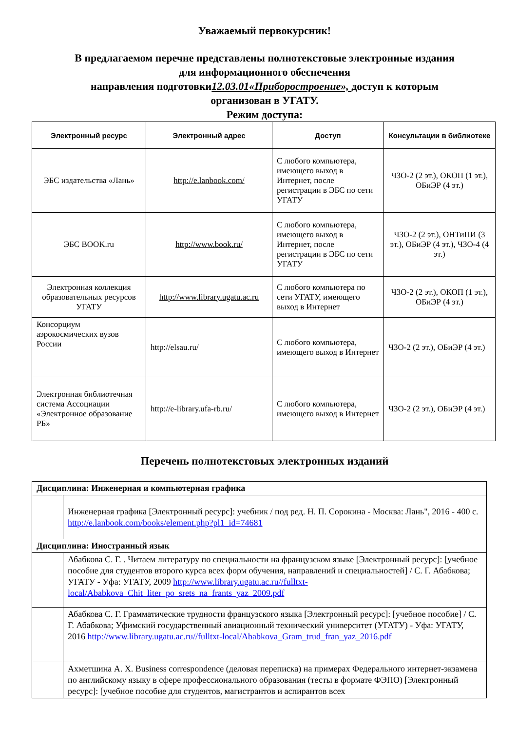Уважаемый первокурсник!
В предлагаемом перечне представлены полнотекстовые электронные издания
для информационного обеспечения
направления подготовки12.03.01«Приборостроение», доступ к которым
организован в УГАТУ.
Режим доступа:
| Электронный ресурс | Электронный адрес | Доступ | Консультации в библиотеке |
| --- | --- | --- | --- |
| ЭБС издательства «Лань» | http://e.lanbook.com/ | С любого компьютера, имеющего выход в Интернет, после регистрации в ЭБС по сети УГАТУ | ЧЗО-2 (2 эт.), ОКОП (1 эт.), ОБиЭР (4 эт.) |
| ЭБС BOOK.ru | http://www.book.ru/ | С любого компьютера, имеющего выход в Интернет, после регистрации в ЭБС по сети УГАТУ | ЧЗО-2 (2 эт.), ОНТиПИ (3 эт.), ОБиЭР (4 эт.), ЧЗО-4 (4 эт.) |
| Электронная коллекция образовательных ресурсов УГАТУ | http://www.library.ugatu.ac.ru | С любого компьютера по сети УГАТУ, имеющего выход в Интернет | ЧЗО-2 (2 эт.), ОКОП (1 эт.), ОБиЭР (4 эт.) |
| Консорциум аэрокосмических вузов России | http://elsau.ru/ | С любого компьютера, имеющего выход в Интернет | ЧЗО-2 (2 эт.), ОБиЭР (4 эт.) |
| Электронная библиотечная система Ассоциации «Электронное образование РБ» | http://e-library.ufa-rb.ru/ | С любого компьютера, имеющего выход в Интернет | ЧЗО-2 (2 эт.), ОБиЭР (4 эт.) |
Перечень полнотекстовых электронных изданий
| Дисциплина: Инженерная и компьютерная графика | |
| | Инженерная графика [Электронный ресурс]: учебник / под ред. Н. П. Сорокина - Москва: Лань", 2016 - 400 с. http://e.lanbook.com/books/element.php?pl1_id=74681 |
| Дисциплина: Иностранный язык | |
| | Абабкова С. Г. . Читаем литературу по специальности на французском языке [Электронный ресурс]: [учебное пособие для студентов второго курса всех форм обучения, направлений и специальностей] / С. Г. Абабкова; УГАТУ - Уфа: УГАТУ, 2009 http://www.library.ugatu.ac.ru//fulltxt-local/Ababkova_Chit_liter_po_srets_na_frants_yaz_2009.pdf |
| | Абабкова С. Г. Грамматические трудности французского языка [Электронный ресурс]: [учебное пособие] / С. Г. Абабкова; Уфимский государственный авиационный технический университет (УГАТУ) - Уфа: УГАТУ, 2016 http://www.library.ugatu.ac.ru//fulltxt-local/Ababkova_Gram_trud_fran_yaz_2016.pdf |
| | Ахметшина А. Х. Business correspondence (деловая переписка) на примерах Федерального интернет-экзамена по английскому языку в сфере профессионального образования (тесты в формате ФЭПО) [Электронный ресурс]: [учебное пособие для студентов, магистрантов и аспирантов всех |